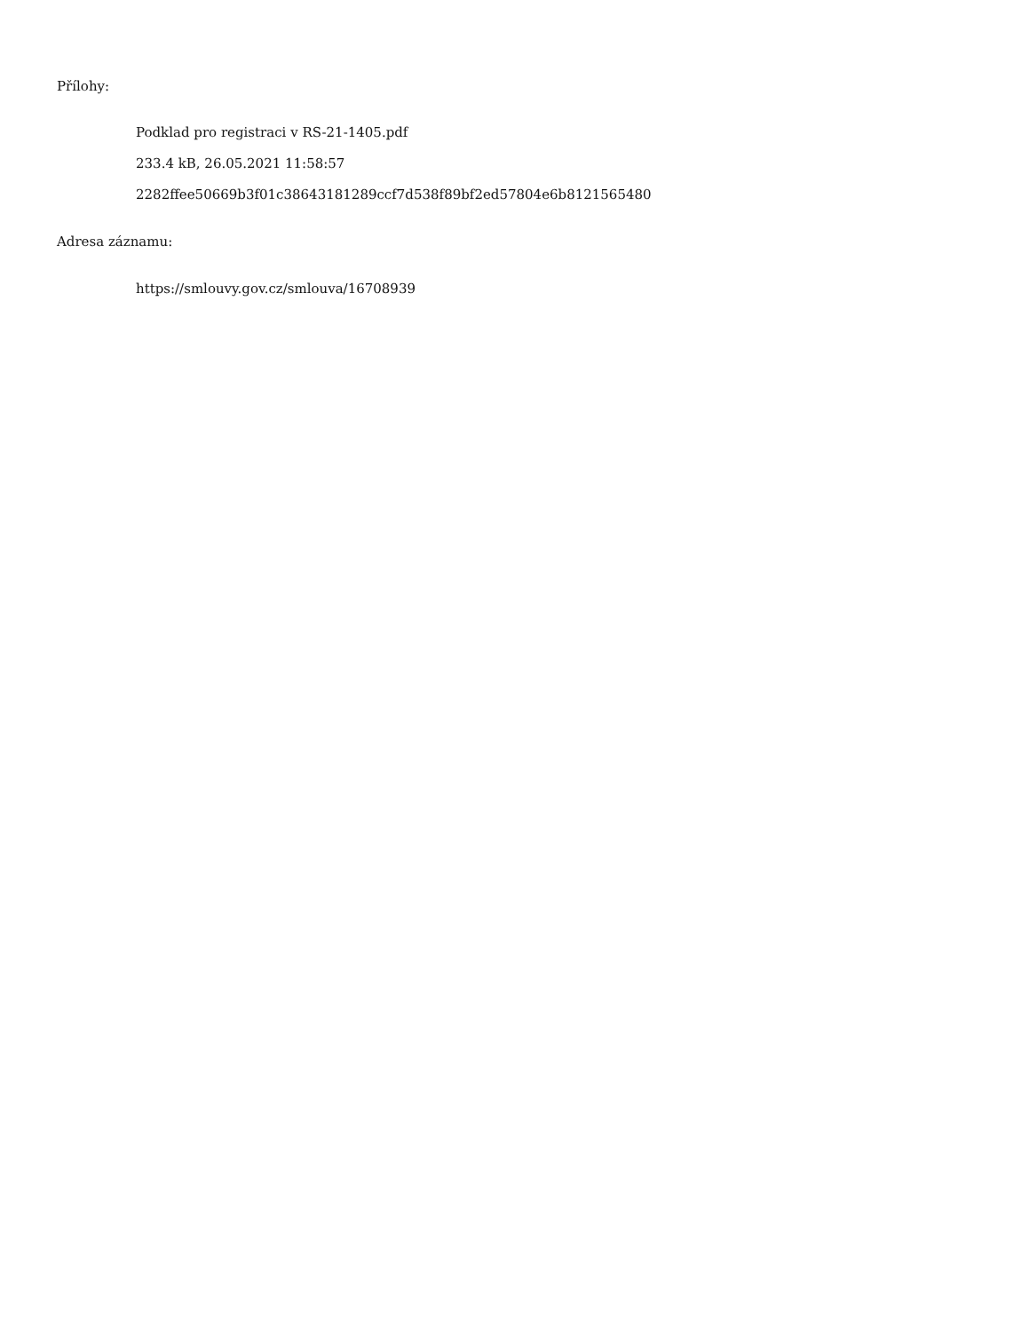Přílohy:
Podklad pro registraci v RS-21-1405.pdf
233.4 kB, 26.05.2021 11:58:57
2282ffee50669b3f01c38643181289ccf7d538f89bf2ed57804e6b8121565480
Adresa záznamu:
https://smlouvy.gov.cz/smlouva/16708939